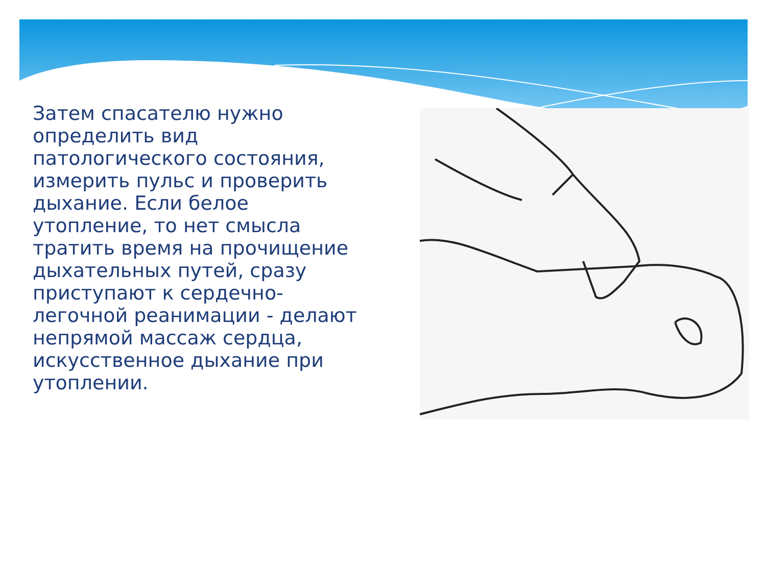Затем спасателю нужно определить вид патологического состояния, измерить пульс и проверить дыхание. Если белое утопление, то нет смысла тратить время на прочищение дыхательных путей, сразу приступают к сердечно-легочной реанимации - делают непрямой массаж сердца, искусственное дыхание при утоплении.